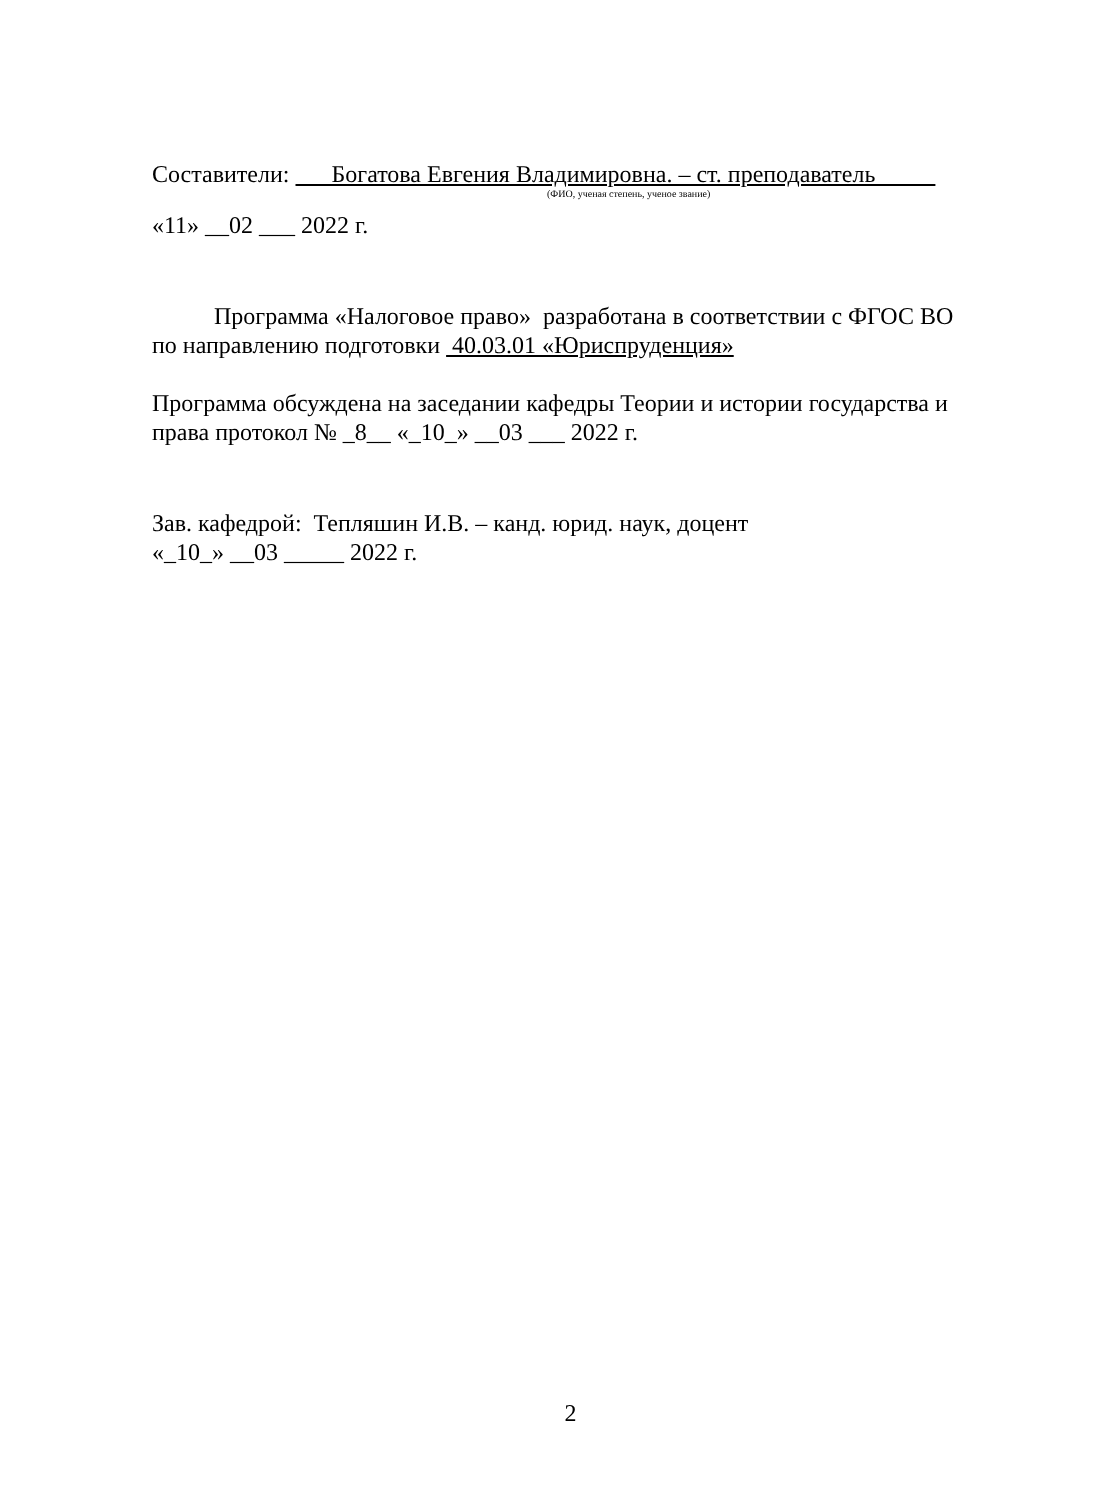Составители: Богатова Евгения Владимировна. – ст. преподаватель
(ФИО, ученая степень, ученое звание)
«11» __02 ___ 2022 г.
Программа «Налоговое право» разработана в соответствии с ФГОС ВО по направлению подготовки 40.03.01 «Юриспруденция»
Программа обсуждена на заседании кафедры Теории и истории государства и права протокол № _8__ «_10_» __03 ___ 2022 г.
Зав. кафедрой: Тепляшин И.В. – канд. юрид. наук, доцент
«_10_» __03 _____ 2022 г.
2